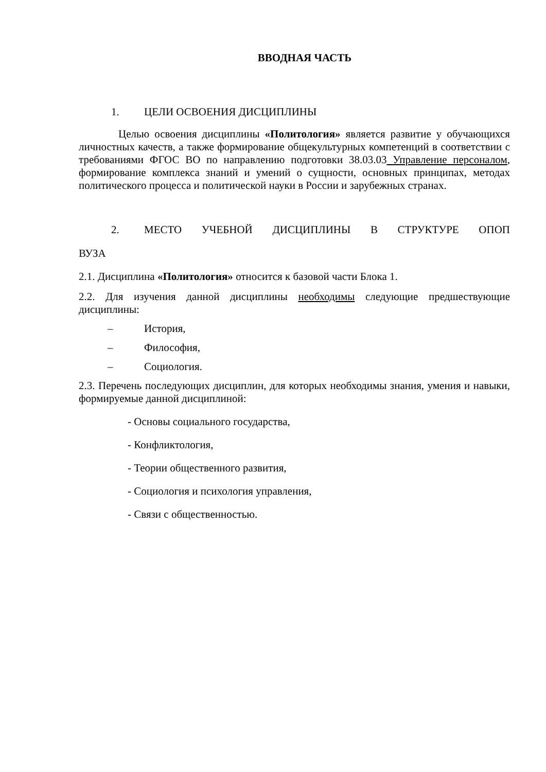ВВОДНАЯ ЧАСТЬ
1. ЦЕЛИ ОСВОЕНИЯ ДИСЦИПЛИНЫ
Целью освоения дисциплины «Политология» является развитие у обучающихся личностных качеств, а также формирование общекультурных компетенций в соответствии с требованиями ФГОС ВО по направлению подготовки 38.03.03 Управление персоналом, формирование комплекса знаний и умений о сущности, основных принципах, методах политического процесса и политической науки в России и зарубежных странах.
2. МЕСТО УЧЕБНОЙ ДИСЦИПЛИНЫ В СТРУКТУРЕ ОПОП
ВУЗА
2.1. Дисциплина «Политология» относится к базовой части Блока 1.
2.2. Для изучения данной дисциплины необходимы следующие предшествующие дисциплины:
– История,
– Философия,
– Социология.
2.3. Перечень последующих дисциплин, для которых необходимы знания, умения и навыки, формируемые данной дисциплиной:
- Основы социального государства,
- Конфликтология,
- Теории общественного развития,
- Социология и психология управления,
- Связи с общественностью.